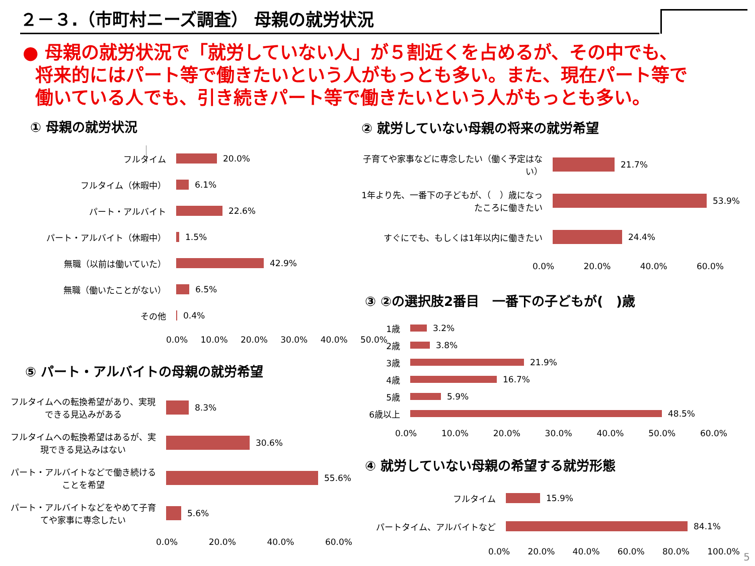２－３.（市町村ニーズ調査） 母親の就労状況
● 母親の就労状況で「就労していない人」が５割近くを占めるが、その中でも、
将来的にはパート等で働きたいという人がもっとも多い。また、現在パート等で
働いている人でも、引き続きパート等で働きたいという人がもっとも多い。
① 母親の就労状況
フルタイム 20.0%
フルタイム（休暇中） 6.1%
パート・アルバイト 22.6%
パート・アルバイト（休暇中） 1.5%
無職（以前は働いていた） 42.9%
無職（働いたことがない） 6.5%
その他 0.4%
0.0% 10.0% 20.0% 30.0% 40.0% 50.0%
② 就労していない母親の将来の就労希望
子育てや家事などに専念したい（働く予定はない）
21.7%
1年より先、一番下の子どもが、（　）歳になったころに働きたい
53.9%
すぐにでも、もしくは1年以内に働きたい 24.4%
0.0% 20.0% 40.0% 60.0%
③ ②の選択肢2番目　一番下の子どもが(　)歳
1歳 3.2%
2歳 3.8%
3歳 21.9%
4歳 16.7%
5歳 5.9%
6歳以上 48.5%
0.0% 10.0% 20.0% 30.0% 40.0% 50.0% 60.0%
④ 就労していない母親の希望する就労形態
フルタイム 15.9%
パートタイム、アルバイトなど 84.1%
0.0% 20.0% 40.0% 60.0% 80.0% 100.0%
⑤ パート・アルバイトの母親の就労希望
フルタイムへの転換希望があり、実現できる見込みがある
8.3%
フルタイムへの転換希望はあるが、実現できる見込みはない
30.6%
パート・アルバイトなどで働き続けることを希望
55.6%
パート・アルバイトなどをやめて子育てや家事に専念したい
5.6%
0.0% 20.0% 40.0% 60.0%
5